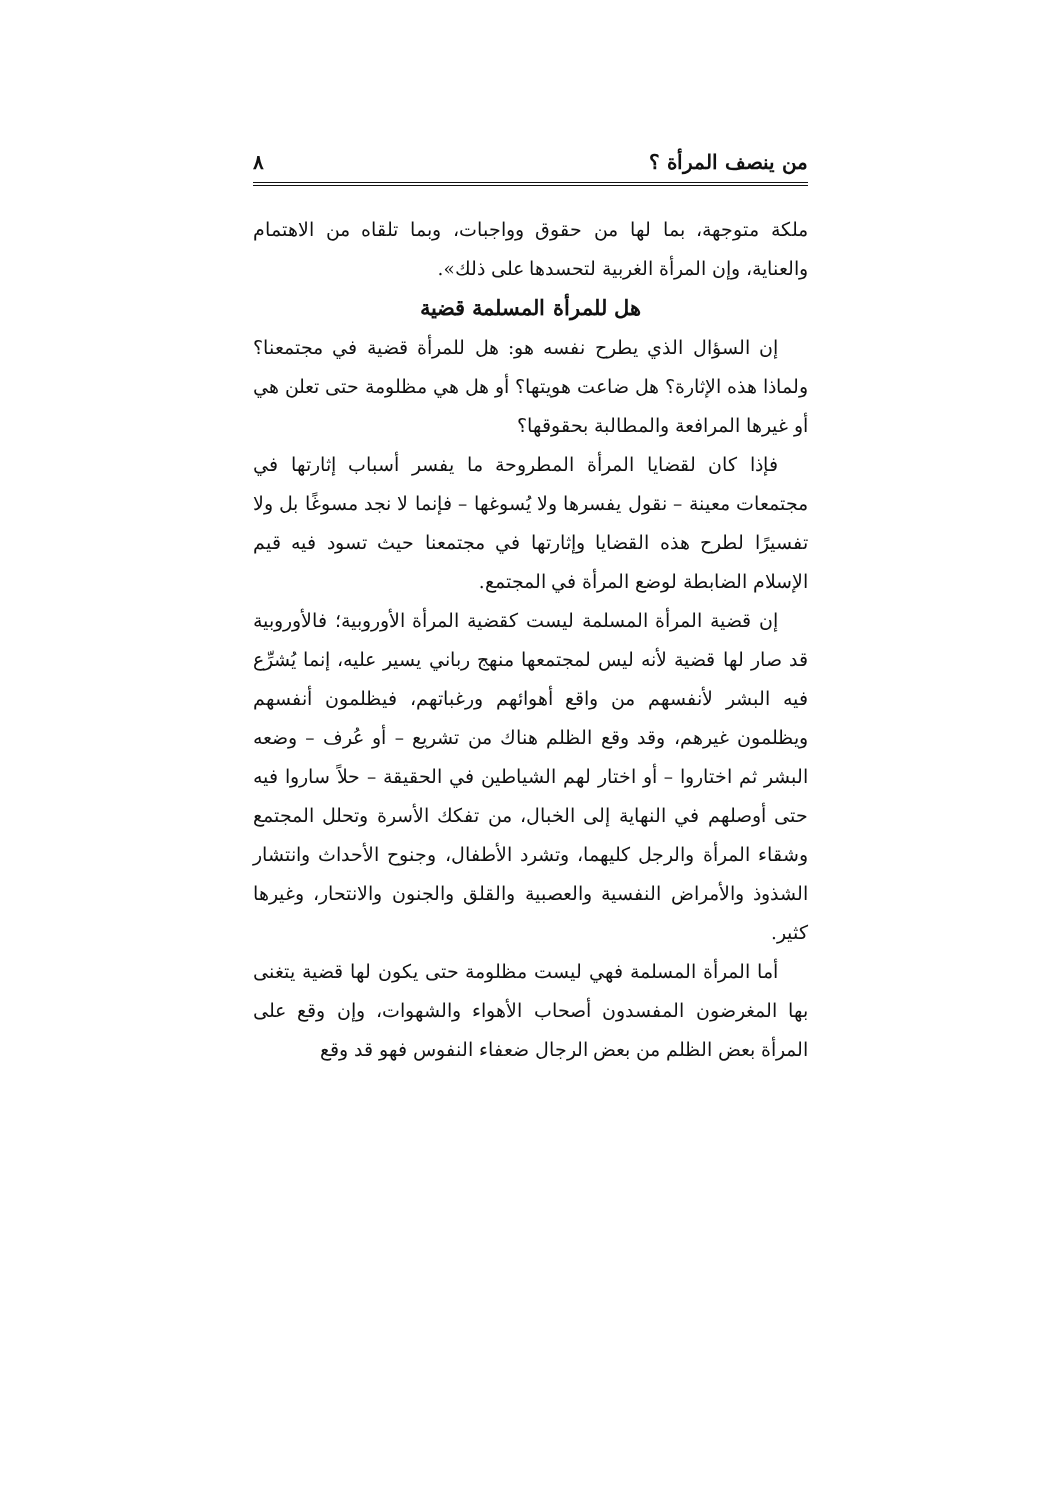من ينصف المرأة ؟ ٨
ملكة متوجهة، بما لها من حقوق وواجبات، وبما تلقاه من الاهتمام والعناية، وإن المرأة الغربية لتحسدها على ذلك».
هل للمرأة المسلمة قضية
إن السؤال الذي يطرح نفسه هو: هل للمرأة قضية في مجتمعنا؟ ولماذا هذه الإثارة؟ هل ضاعت هويتها؟ أو هل هي مظلومة حتى تعلن هي أو غيرها المرافعة والمطالبة بحقوقها؟
فإذا كان لقضايا المرأة المطروحة ما يفسر أسباب إثارتها في مجتمعات معينة – نقول يفسرها ولا يُسوغها – فإنما لا نجد مسوغًا بل ولا تفسيرًا لطرح هذه القضايا وإثارتها في مجتمعنا حيث تسود فيه قيم الإسلام الضابطة لوضع المرأة في المجتمع.
إن قضية المرأة المسلمة ليست كقضية المرأة الأوروبية؛ فالأوروبية قد صار لها قضية لأنه ليس لمجتمعها منهج رباني يسير عليه، إنما يُشرِّع فيه البشر لأنفسهم من واقع أهوائهم ورغباتهم، فيظلمون أنفسهم ويظلمون غيرهم، وقد وقع الظلم هناك من تشريع – أو عُرف – وضعه البشر ثم اختاروا – أو اختار لهم الشياطين في الحقيقة – حلاً ساروا فيه حتى أوصلهم في النهاية إلى الخبال، من تفكك الأسرة وتحلل المجتمع وشقاء المرأة والرجل كليهما، وتشرد الأطفال، وجنوح الأحداث وانتشار الشذوذ والأمراض النفسية والعصبية والقلق والجنون والانتحار، وغيرها كثير.
أما المرأة المسلمة فهي ليست مظلومة حتى يكون لها قضية يتغنى بها المغرضون المفسدون أصحاب الأهواء والشهوات، وإن وقع على المرأة بعض الظلم من بعض الرجال ضعفاء النفوس فهو قد وقع